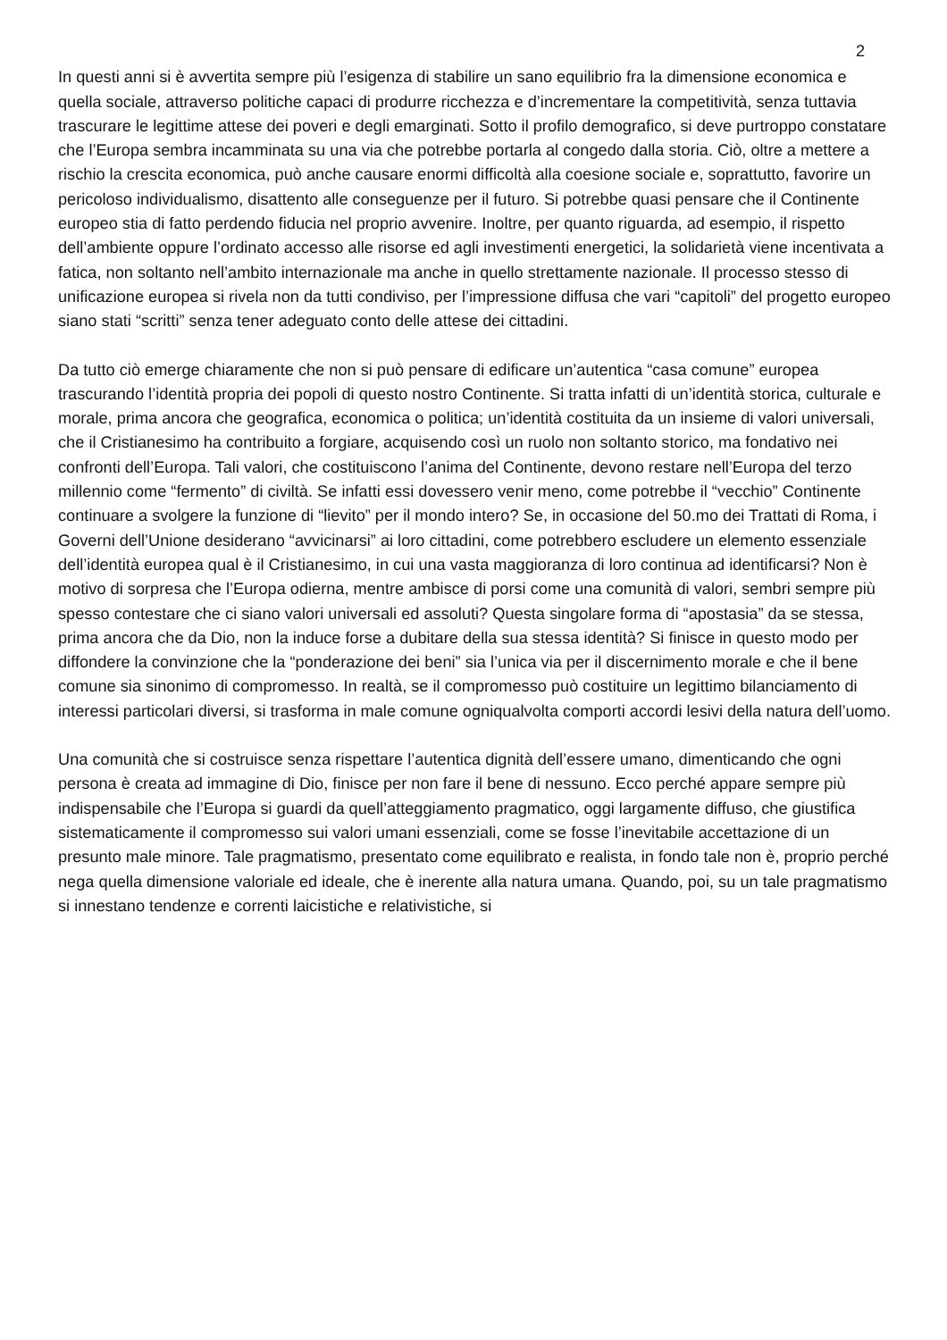2
In questi anni si è avvertita sempre più l’esigenza di stabilire un sano equilibrio fra la dimensione economica e quella sociale, attraverso politiche capaci di produrre ricchezza e d’incrementare la competitività, senza tuttavia trascurare le legittime attese dei poveri e degli emarginati. Sotto il profilo demografico, si deve purtroppo constatare che l’Europa sembra incamminata su una via che potrebbe portarla al congedo dalla storia. Ciò, oltre a mettere a rischio la crescita economica, può anche causare enormi difficoltà alla coesione sociale e, soprattutto, favorire un pericoloso individualismo, disattento alle conseguenze per il futuro. Si potrebbe quasi pensare che il Continente europeo stia di fatto perdendo fiducia nel proprio avvenire. Inoltre, per quanto riguarda, ad esempio, il rispetto dell’ambiente oppure l’ordinato accesso alle risorse ed agli investimenti energetici, la solidarietà viene incentivata a fatica, non soltanto nell’ambito internazionale ma anche in quello strettamente nazionale. Il processo stesso di unificazione europea si rivela non da tutti condiviso, per l’impressione diffusa che vari “capitoli” del progetto europeo siano stati “scritti” senza tener adeguato conto delle attese dei cittadini.
Da tutto ciò emerge chiaramente che non si può pensare di edificare un’autentica “casa comune” europea trascurando l’identità propria dei popoli di questo nostro Continente. Si tratta infatti di un’identità storica, culturale e morale, prima ancora che geografica, economica o politica; un’identità costituita da un insieme di valori universali, che il Cristianesimo ha contribuito a forgiare, acquisendo così un ruolo non soltanto storico, ma fondativo nei confronti dell’Europa. Tali valori, che costituiscono l’anima del Continente, devono restare nell’Europa del terzo millennio come “fermento” di civiltà. Se infatti essi dovessero venir meno, come potrebbe il “vecchio” Continente continuare a svolgere la funzione di “lievito” per il mondo intero? Se, in occasione del 50.mo dei Trattati di Roma, i Governi dell’Unione desiderano “avvicinarsi” ai loro cittadini, come potrebbero escludere un elemento essenziale dell’identità europea qual è il Cristianesimo, in cui una vasta maggioranza di loro continua ad identificarsi? Non è motivo di sorpresa che l’Europa odierna, mentre ambisce di porsi come una comunità di valori, sembri sempre più spesso contestare che ci siano valori universali ed assoluti? Questa singolare forma di “apostasia” da se stessa, prima ancora che da Dio, non la induce forse a dubitare della sua stessa identità? Si finisce in questo modo per diffondere la convinzione che la “ponderazione dei beni” sia l’unica via per il discernimento morale e che il bene comune sia sinonimo di compromesso. In realtà, se il compromesso può costituire un legittimo bilanciamento di interessi particolari diversi, si trasforma in male comune ogniqualvolta comporti accordi lesivi della natura dell’uomo.
Una comunità che si costruisce senza rispettare l’autentica dignità dell’essere umano, dimenticando che ogni persona è creata ad immagine di Dio, finisce per non fare il bene di nessuno. Ecco perché appare sempre più indispensabile che l’Europa si guardi da quell’atteggiamento pragmatico, oggi largamente diffuso, che giustifica sistematicamente il compromesso sui valori umani essenziali, come se fosse l’inevitabile accettazione di un presunto male minore. Tale pragmatismo, presentato come equilibrato e realista, in fondo tale non è, proprio perché nega quella dimensione valoriale ed ideale, che è inerente alla natura umana. Quando, poi, su un tale pragmatismo si innestano tendenze e correnti laicistiche e relativistiche, si